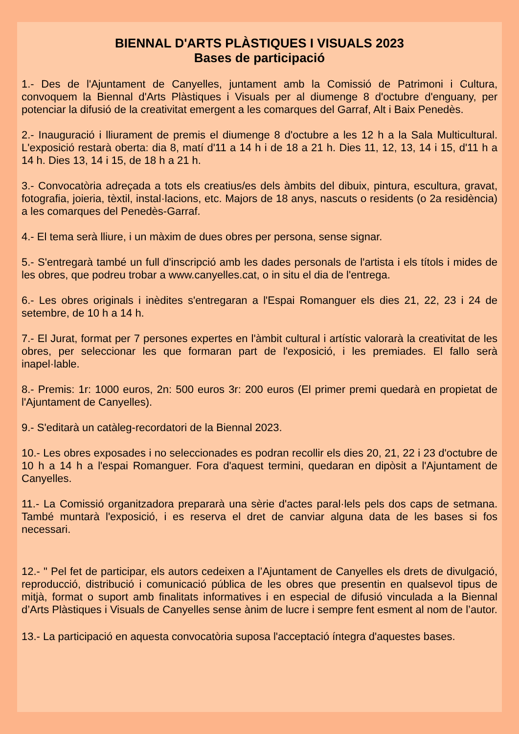BIENNAL D'ARTS PLÀSTIQUES I VISUALS 2023
Bases de participació
1.- Des de l'Ajuntament de Canyelles, juntament amb la Comissió de Patrimoni i Cultura, convoquem la Biennal d'Arts Plàstiques i Visuals per al diumenge 8 d'octubre d'enguany, per potenciar la difusió de la creativitat emergent a les comarques del Garraf, Alt i Baix Penedès.
2.- Inauguració i lliurament de premis el diumenge 8 d'octubre a les 12 h a la Sala Multicultural. L'exposició restarà oberta: dia 8, matí d'11 a 14 h i de 18 a 21 h. Dies 11, 12, 13, 14 i 15, d'11 h a 14 h. Dies 13, 14 i 15, de 18 h a 21 h.
3.- Convocatòria adreçada a tots els creatius/es dels àmbits del dibuix, pintura, escultura, gravat, fotografia, joieria, tèxtil, instal·lacions, etc. Majors de 18 anys, nascuts o residents (o 2a residència) a les comarques del Penedès-Garraf.
4.- El tema serà lliure, i un màxim de dues obres per persona, sense signar.
5.- S'entregarà també un full d'inscripció amb les dades personals de l'artista i els títols i mides de les obres, que podreu trobar a www.canyelles.cat, o in situ el dia de l'entrega.
6.- Les obres originals i inèdites s'entregaran a l'Espai Romanguer els dies 21, 22, 23 i 24 de setembre, de 10 h a 14 h.
7.- El Jurat, format per 7 persones expertes en l'àmbit cultural i artístic valorarà la creativitat de les obres, per seleccionar les que formaran part de l'exposició, i les premiades. El fallo serà inapel·lable.
8.- Premis: 1r: 1000 euros, 2n: 500 euros 3r: 200 euros (El primer premi quedarà en propietat de l'Ajuntament de Canyelles).
9.- S'editarà un catàleg-recordatori de la Biennal 2023.
10.- Les obres exposades i no seleccionades es podran recollir els dies 20, 21, 22 i 23 d'octubre de 10 h a 14 h a l'espai Romanguer. Fora d'aquest termini, quedaran en dipòsit a l'Ajuntament de Canyelles.
11.- La Comissió organitzadora prepararà una sèrie d'actes paral·lels pels dos caps de setmana. També muntarà l'exposició, i es reserva el dret de canviar alguna data de les bases si fos necessari.
12.- " Pel fet de participar, els autors cedeixen a l’Ajuntament de Canyelles els drets de divulgació, reproducció, distribució i comunicació pública de les obres que presentin en qualsevol tipus de mitjà, format o suport amb finalitats informatives i en especial de difusió vinculada a la Biennal d’Arts Plàstiques i Visuals de Canyelles sense ànim de lucre i sempre fent esment al nom de l’autor.
13.- La participació en aquesta convocatòria suposa l'acceptació íntegra d'aquestes bases.